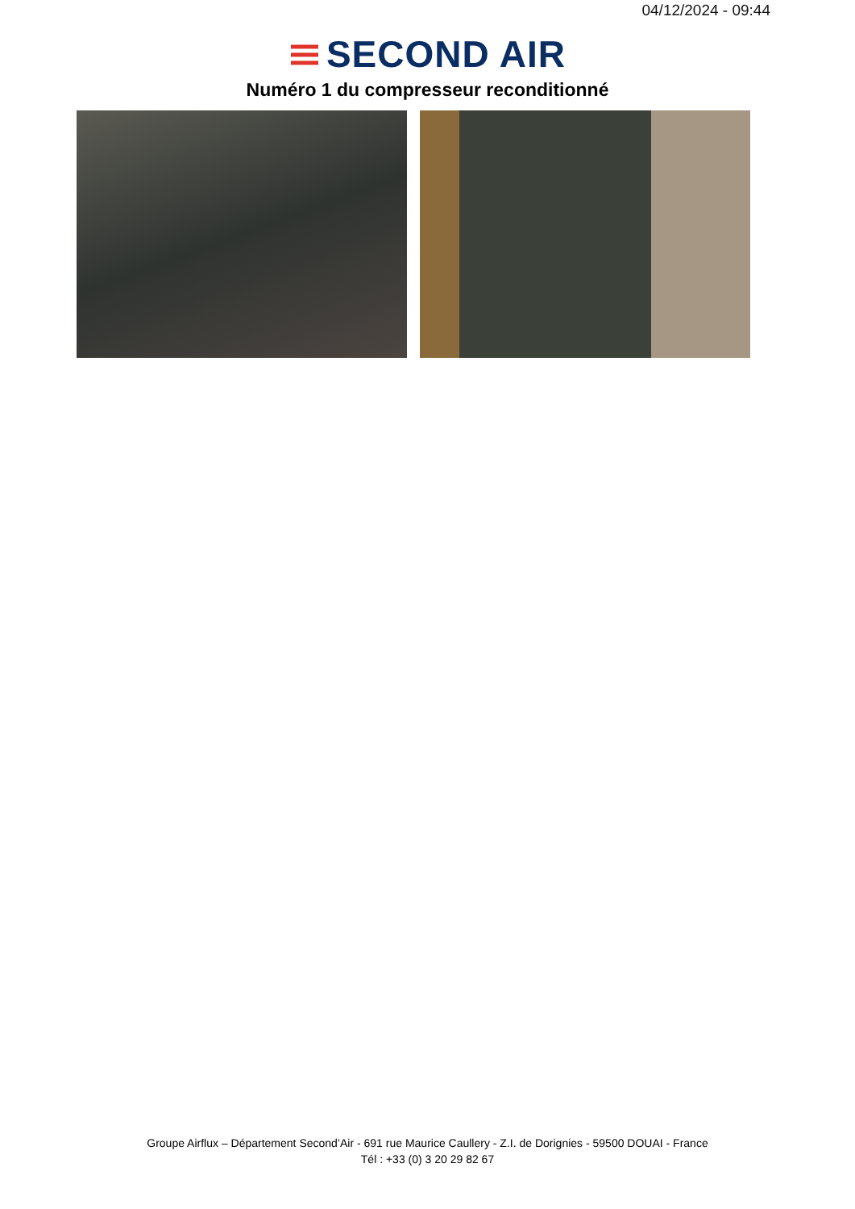04/12/2024 - 09:44
SECOND AIR
Numéro 1 du compresseur reconditionné
Groupe Airflux – Département Second’Air - 691 rue Maurice Caullery - Z.I. de Dorignies - 59500 DOUAI - France
Tél : +33 (0) 3 20 29 82 67